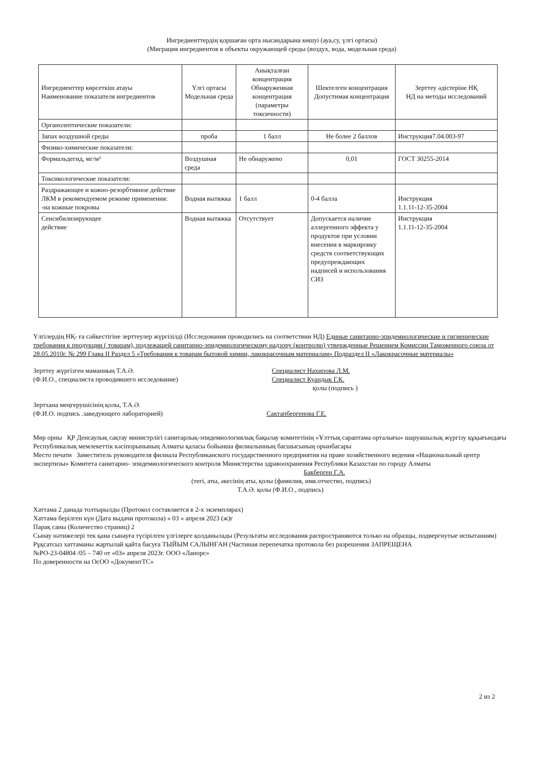Ингредиенттердің қоршаған орта нысандарына көшуі (ауа,су, үлгі ортасы)
(Миграция ингредиентов в объекты окружающей среды (воздух, вода, модельная среда)
| Ингредиенттер көрсеткіш атауы Наименование показателя ингредиентов | Үлгі ортасы Модельная среда | Анықталған концентрация Обнаруженная концентрация (параметры токсичности) | Шектелген концентрация Допустимая концентрация | Зерттеу әдістеріне НҚ НД на методы исследований |
| --- | --- | --- | --- | --- |
| Органолептические показатели: | | | | |
| Запах воздушной среды | проба | 1 балл | Не более 2 баллов | Инструкция7.04.003-97 |
| Физико-химические показатели: | | | | |
| Формальдегид, мг/м³ | Воздушная среда | Не обнаружено | 0,01 | ГОСТ 30255-2014 |
| Токсикологические показатели: | | | | |
| Раздражающее и кожно-резорбтивное действие ЛКМ в рекомендуемом режиме применения: -на кожные покровы | Водная вытяжка | 1 балл | 0-4 балла | Инструкция 1.1.11-12-35-2004 |
| Сенсибилизирующее действие | Водная вытяжка | Отсутствует | Допускается наличие аллергенного эффекта у продуктов при условии внесения в маркировку средств соответствующих предупреждающих надписей и использования СИЗ | Инструкция 1.1.11-12-35-2004 |
Үлгілердің НҚ- ға сәйкестігіне зерттеулер жүргізілді (Исследования проводились на соответствии НД) Единые санитарно-эпидемиологические и гигиенические требования к продукции ( товарам), подлежащей санитарно-эпидемиологическому надзору (контролю) утвержденные Решением Комиссии Таможенного союза от 28.05.2010г. № 299 Глава II Раздел 5 «Требования к товарам бытовой химии, лакокрасочным материалам» Подраздел II «Лакокрасочные материалы»
Зерттеу жүргізген маманның Т.А.Ә.
(Ф.И.О., специалиста проводившего исследование)
Специалист Нахипова Л.М.
Специалист Куандык Г.К.
қолы (подпись )
Зертхана меңгерушісінің қолы, Т.А.Ә.
(Ф.И.О. подпись .заведующего лабораторией) Сактапбергенова Г.Е.
Мөр орны ҚР Денсаулық сақтау министрлігі санитарлық-эпидемиологиялық бақылау комитетінің «Ұлттық сараптама орталығы» шаруашылық жүргізу құқығындағы Республикалық мемлекеттік кәсіпорынының Алматы қаласы бойынша филиалынның басшысының орынбасары
Место печати Заместитель руководителя филиала Республиканского государственного предприятия на праве хозяйственного ведения «Национальный центр экспертизы» Комитета санитарно- эпидемиологического контроля Министерства здравоохранения Республики Казахстан по городу Алматы
Бакберген Г.А.
(тегі, аты, әкесінің аты, қолы (фамилия, имя.отчество, подпись)
Т.А.Ә. қолы (Ф.И.О., подпись)
Хаттама 2 данада толтырылды (Протокол составляется в 2-х экземплярах)
Хаттама берілген күн (Дата выдачи протокола) « 03 » апреля 2023 (ж)г
Парақ саны (Количество страниц) 2
Сынау нәтижелері тек қана сынауға түсірілген үлгілерге қолданылады (Результаты исследования распространяются только на образцы, подвергнутые испытаниям)
Рұқсатсыз хаттаманы жартылай қайта басуға ТЫЙЫМ САЛЫНҒАН (Частиная перепечатка протокола без разрешения ЗАПРЕЩЕНА
№РО-23-04804 /05 – 740 от «03» апреля 2023г. ООО «Ланорс»
По доверенности на ОсОО «ДокументТС»
2 из 2